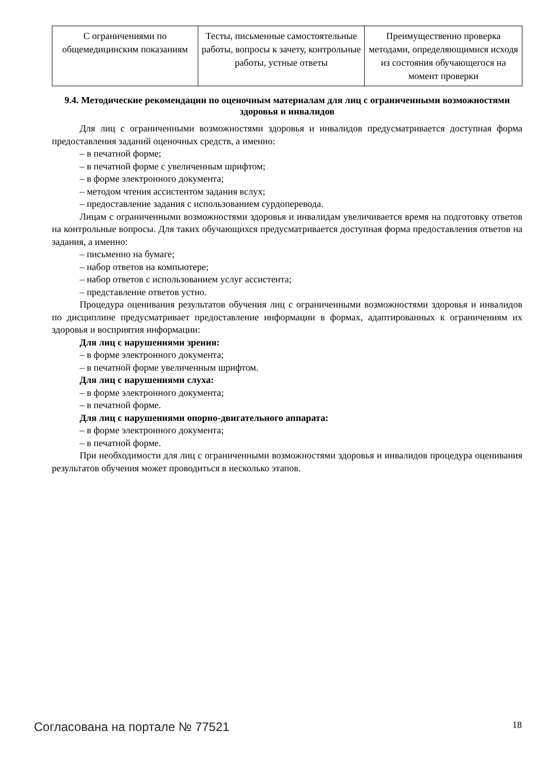| С ограничениями по общемедицинским показаниям | Тесты, письменные самостоятельные работы, вопросы к зачету, контрольные работы, устные ответы | Преимущественно проверка методами, определяющимися исходя из состояния обучающегося на момент проверки |
9.4. Методические рекомендации по оценочным материалам для лиц с ограниченными возможностями здоровья и инвалидов
Для лиц с ограниченными возможностями здоровья и инвалидов предусматривается доступная форма предоставления заданий оценочных средств, а именно:
– в печатной форме;
– в печатной форме с увеличенным шрифтом;
– в форме электронного документа;
– методом чтения ассистентом задания вслух;
– предоставление задания с использованием сурдоперевода.
Лицам с ограниченными возможностями здоровья и инвалидам увеличивается время на подготовку ответов на контрольные вопросы. Для таких обучающихся предусматривается доступная форма предоставления ответов на задания, а именно:
– письменно на бумаге;
– набор ответов на компьютере;
– набор ответов с использованием услуг ассистента;
– представление ответов устно.
Процедура оценивания результатов обучения лиц с ограниченными возможностями здоровья и инвалидов по дисциплине предусматривает предоставление информации в формах, адаптированных к ограничениям их здоровья и восприятия информации:
Для лиц с нарушениями зрения:
– в форме электронного документа;
– в печатной форме увеличенным шрифтом.
Для лиц с нарушениями слуха:
– в форме электронного документа;
– в печатной форме.
Для лиц с нарушениями опорно-двигательного аппарата:
– в форме электронного документа;
– в печатной форме.
При необходимости для лиц с ограниченными возможностями здоровья и инвалидов процедура оценивания результатов обучения может проводиться в несколько этапов.
Согласована на портале № 77521 18